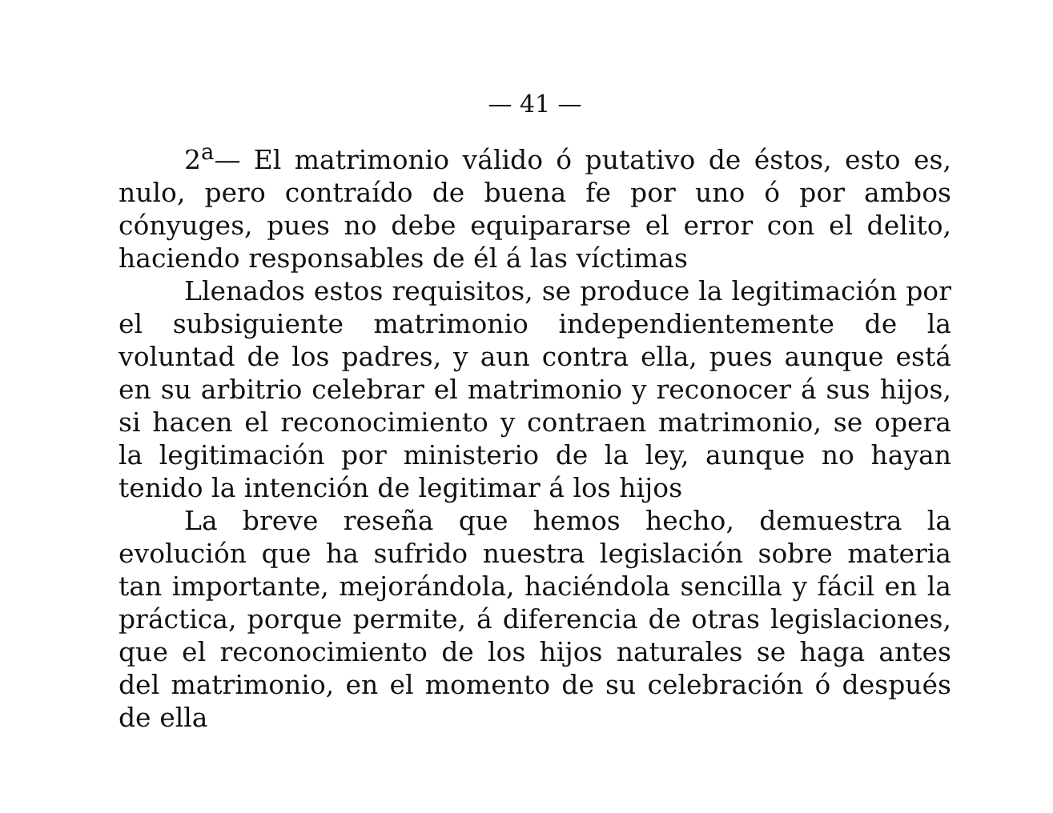— 41 —
2<sup>a</sup>— El matrimonio válido ó putativo de éstos, esto es, nulo, pero contraído de buena fe por uno ó por ambos cónyuges, pues no debe equipararse el error con el delito, haciendo responsables de él á las víctimas
Llenados estos requisitos, se produce la legitimación por el subsiguiente matrimonio independientemente de la voluntad de los padres, y aun contra ella, pues aunque está en su arbitrio celebrar el matrimonio y reconocer á sus hijos, si hacen el reconocimiento y contraen matrimonio, se opera la legitimación por ministerio de la ley, aunque no hayan tenido la intención de legitimar á los hijos
La breve reseña que hemos hecho, demuestra la evolución que ha sufrido nuestra legislación sobre materia tan importante, mejorándola, haciéndola sencilla y fácil en la práctica, porque permite, á diferencia de otras legislaciones, que el reconocimiento de los hijos naturales se haga antes del matrimonio, en el momento de su celebración ó después de ella